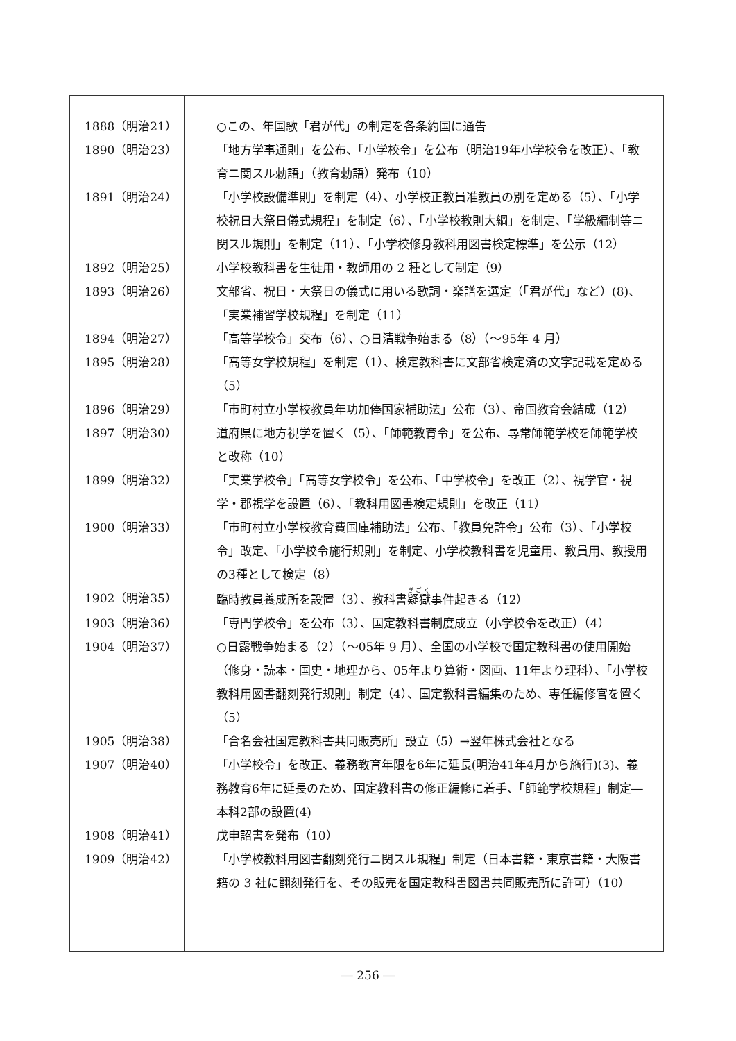| 1888（明治21） | ○この、年国歌「君が代」の制定を各条約国に通告 |
| 1890（明治23） | 「地方学事通則」を公布、「小学校令」を公布（明治19年小学校令を改正）、「教育ニ関スル勅語」（教育勅語）発布（10） |
| 1891（明治24） | 「小学校設備準則」を制定（4）、小学校正教員准教員の別を定める（5）、「小学校祝日大祭日儀式規程」を制定（6）、「小学校教則大綱」を制定、「学級編制等ニ関スル規則」を制定（11）、「小学校修身教科用図書検定標準」を公示（12） |
| 1892（明治25） | 小学校教科書を生徒用・教師用の 2 種として制定（9） |
| 1893（明治26） | 文部省、祝日・大祭日の儀式に用いる歌詞・楽譜を選定（「君が代」など）(8)、「実業補習学校規程」を制定（11） |
| 1894（明治27） | 「高等学校令」交布（6）、○日清戦争始まる（8）（～95年 4 月） |
| 1895（明治28） | 「高等女学校規程」を制定（1）、検定教科書に文部省検定済の文字記載を定める（5） |
| 1896（明治29） | 「市町村立小学校教員年功加俸国家補助法」公布（3）、帝国教育会結成（12） |
| 1897（明治30） | 道府県に地方視学を置く（5）、「師範教育令」を公布、尋常師範学校を師範学校と改称（10） |
| 1899（明治32） | 「実業学校令」「高等女学校令」を公布、「中学校令」を改正（2）、視学官・視学・郡視学を設置（6）、「教科用図書検定規則」を改正（11） |
| 1900（明治33） | 「市町村立小学校教育費国庫補助法」公布、「教員免許令」公布（3）、「小学校令」改定、「小学校令施行規則」を制定、小学校教科書を児童用、教員用、教授用の3種として検定（8） |
| 1902（明治35） | 臨時教員養成所を設置（3）、教科書 疑獄 事件起きる（12） |
| 1903（明治36） | 「専門学校令」を公布（3）、国定教科書制度成立（小学校令を改正）（4） |
| 1904（明治37） | ○日露戦争始まる（2）（～05年 9 月）、全国の小学校で国定教科書の使用開始（修身・読本・国史・地理から、05年より算術・図画、11年より理科）、「小学校教科用図書翻刻発行規則」制定（4）、国定教科書編集のため、専任編修官を置く（5） |
| 1905（明治38） | 「合名会社国定教科書共同販売所」設立（5）→翌年株式会社となる |
| 1907（明治40） | 「小学校令」を改正、義務教育年限を6年に延長(明治41年4月から施行)(3)、義務教育6年に延長のため、国定教科書の修正編修に着手、「師範学校規程」制定―本科2部の設置(4) |
| 1908（明治41） | 戊申詔書を発布（10） |
| 1909（明治42） | 「小学校教科用図書翻刻発行ニ関スル規程」制定（日本書籍・東京書籍・大阪書籍の 3 社に翻刻発行を、その販売を国定教科書図書共同販売所に許可）（10） |
― 256 ―